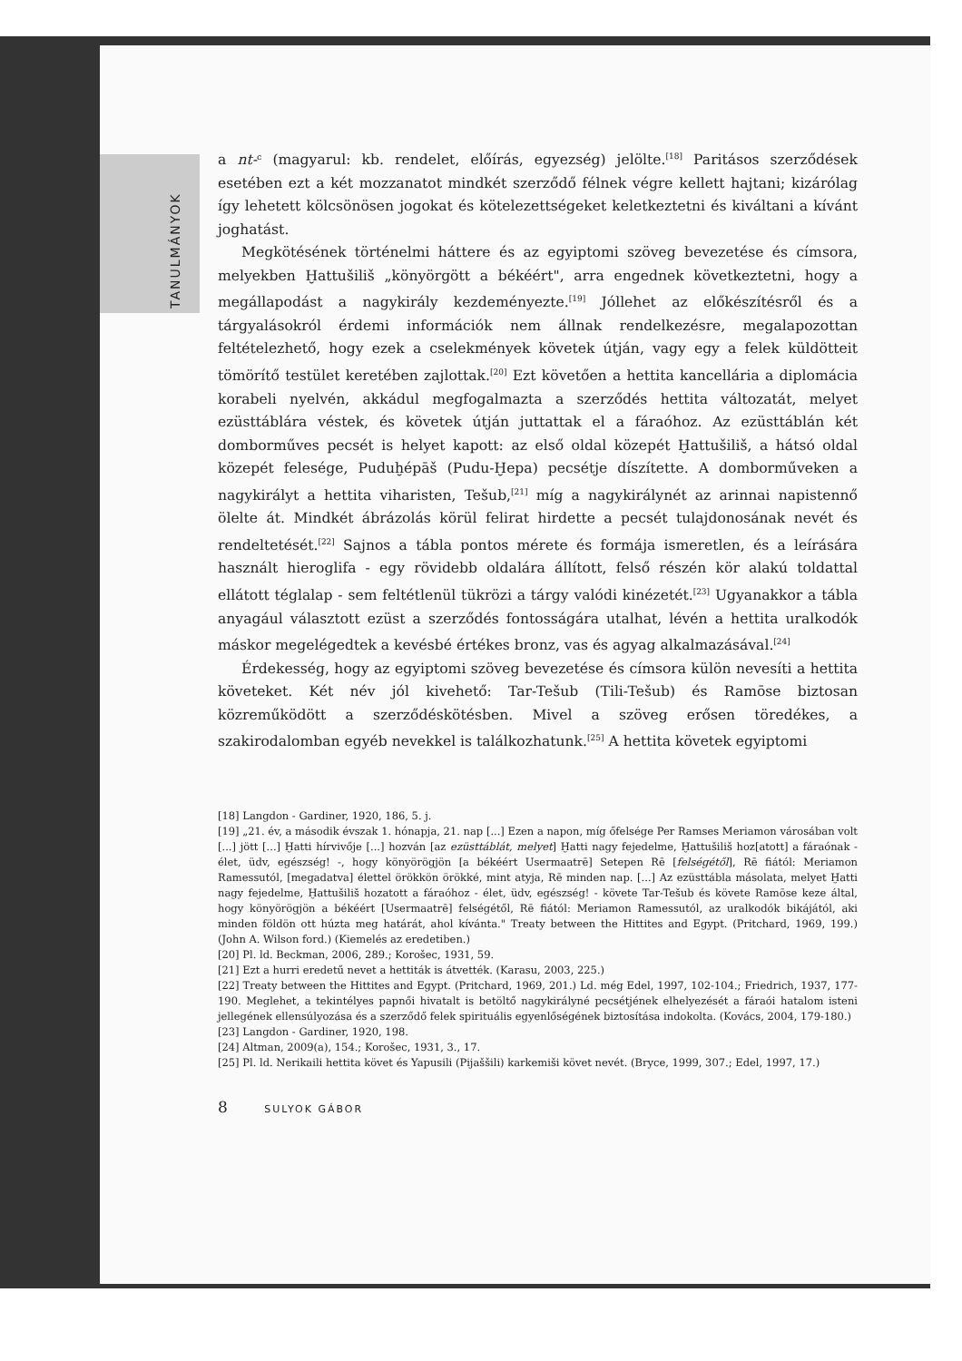TANULMÁNYOK
a nt-ᶜ (magyarul: kb. rendelet, előírás, egyezség) jelölte.<sup>[18]</sup> Paritásos szerződések esetében ezt a két mozzanatot mindkét szerződő félnek végre kellett hajtani; kizárólag így lehetett kölcsönösen jogokat és kötelezettségeket keletkeztetni és kiváltani a kívánt joghatást.
Megkötésének történelmi háttere és az egyiptomi szöveg bevezetése és címsora, melyekben Ḫattušiliš „könyörgött a békéért", arra engednek következtetni, hogy a megállapodást a nagykirály kezdeményezte.<sup>[19]</sup> Jóllehet az előkészítésről és a tárgyalásokról érdemi információk nem állnak rendelkezésre, megalapozottan feltételezhető, hogy ezek a cselekmények követek útján, vagy egy a felek küldötteit tömörítő testület keretében zajlottak.<sup>[20]</sup> Ezt követően a hettita kancellária a diplomácia korabeli nyelvén, akkádul megfogalmazta a szerződés hettita változatát, melyet ezüsttáblára véstek, és követek útján juttattak el a fáraóhoz. Az ezüsttáblán két domborműves pecsét is helyet kapott: az első oldal közepét Ḫattušiliš, a hátsó oldal közepét felesége, Puduḫépāš (Pudu-Ḫepa) pecsétje díszítette. A domborműveken a nagykirályt a hettita viharisten, Tešub,<sup>[21]</sup> míg a nagykirálynét az arinnai napistennő ölelte át. Mindkét ábrázolás körül felirat hirdette a pecsét tulajdonosának nevét és rendeltetését.<sup>[22]</sup> Sajnos a tábla pontos mérete és formája ismeretlen, és a leírására használt hieroglifa - egy rövidebb oldalára állított, felső részén kör alakú toldattal ellátott téglalap - sem feltétlenül tükrözi a tárgy valódi kinézetét.<sup>[23]</sup> Ugyanakkor a tábla anyagául választott ezüst a szerződés fontosságára utalhat, lévén a hettita uralkodók máskor megelégedtek a kevésbé értékes bronz, vas és agyag alkalmazásával.<sup>[24]</sup>
Érdekesség, hogy az egyiptomi szöveg bevezetése és címsora külön nevesíti a hettita követeket. Két név jól kivehető: Tar-Tešub (Tili-Tešub) és Ramōse biztosan közreműködött a szerződéskötésben. Mivel a szöveg erősen töredékes, a szakirodalomban egyéb nevekkel is találkozhatunk.<sup>[25]</sup> A hettita követek egyiptomi
[18] Langdon - Gardiner, 1920, 186, 5. j.
[19] „21. év, a második évszak 1. hónapja, 21. nap [...] Ezen a napon, míg őfelsége Per Ramses Meriamon városában volt [...] jött [...] Ḫatti hírvivője [...] hozván [az ezüsttáblát, melyet] Ḫatti nagy fejedelme, Ḫattušiliš hoz[atott] a fáraónak - élet, üdv, egészség! -, hogy könyörögjön [a békéért Usermaatrē] Setepen Rē [felségétől], Rē fiától: Meriamon Ramessutól, [megadatva] élettel örökkön örökké, mint atyja, Rē minden nap. [...] Az ezüsttábla másolata, melyet Ḫatti nagy fejedelme, Ḫattušiliš hozatott a fáraóhoz - élet, üdv, egészség! - követe Tar-Tešub és követe Ramōse keze által, hogy könyörögjön a békéért [Usermaatrē] felségétől, Rē fiától: Meriamon Ramessutól, az uralkodók bikájától, aki minden földön ott húzta meg határát, ahol kívánta." Treaty between the Hittites and Egypt. (Pritchard, 1969, 199.) (John A. Wilson ford.) (Kiemelés az eredetiben.)
[20] Pl. ld. Beckman, 2006, 289.; Korošec, 1931, 59.
[21] Ezt a hurri eredetű nevet a hettiták is átvették. (Karasu, 2003, 225.)
[22] Treaty between the Hittites and Egypt. (Pritchard, 1969, 201.) Ld. még Edel, 1997, 102-104.; Friedrich, 1937, 177-190. Meglehet, a tekintélyes papnői hivatalt is betöltő nagykirályné pecsétjének elhelyezését a fáraói hatalom isteni jellegének ellensúlyozása és a szerződő felek spirituális egyenlőségének biztosítása indokolta. (Kovács, 2004, 179-180.)
[23] Langdon - Gardiner, 1920, 198.
[24] Altman, 2009(a), 154.; Korošec, 1931, 3., 17.
[25] Pl. ld. Nerikaili hettita követ és Yapusili (Pijaššili) karkemiši követ nevét. (Bryce, 1999, 307.; Edel, 1997, 17.)
8 SULYOK GÁBOR